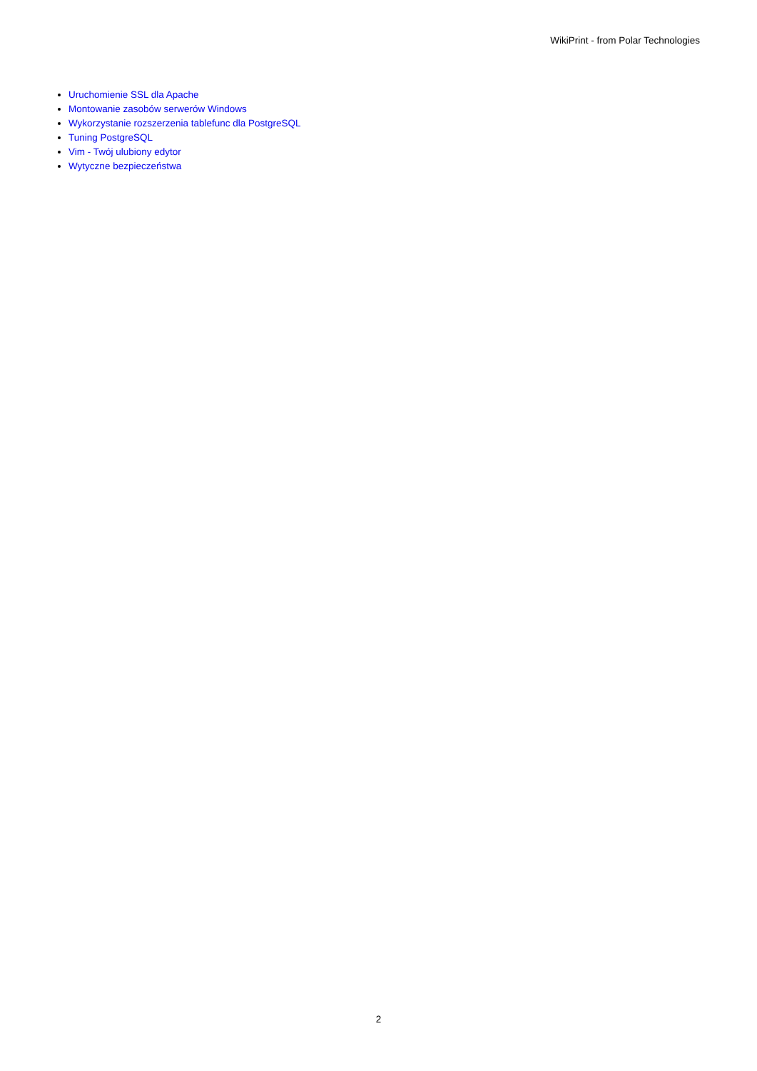WikiPrint - from Polar Technologies
Uruchomienie SSL dla Apache
Montowanie zasobów serwerów Windows
Wykorzystanie rozszerzenia tablefunc dla PostgreSQL
Tuning PostgreSQL
Vim - Twój ulubiony edytor
Wytyczne bezpieczeństwa
2